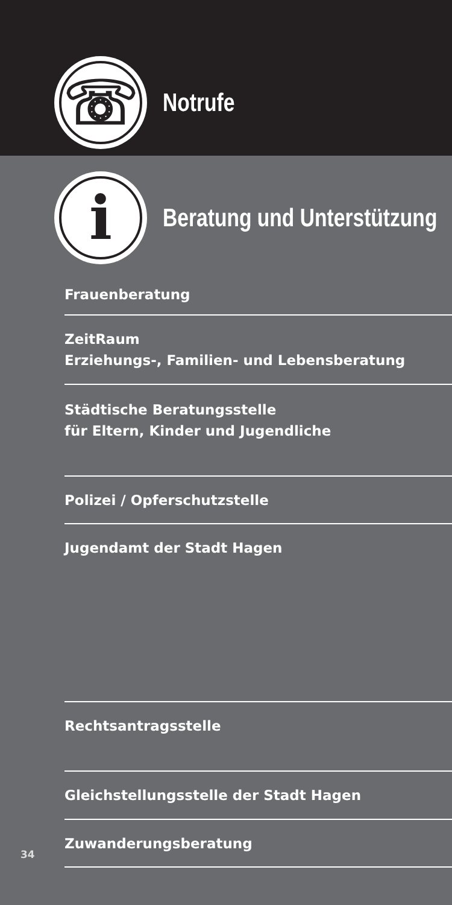☏
Notrufe
i
Beratung und Unterstützung
Frauenberatung
ZeitRaum
Erziehungs-, Familien- und Lebensberatung
Städtische Beratungsstelle
für Eltern, Kinder und Jugendliche
Polizei / Opferschutzstelle
Jugendamt der Stadt Hagen
Rechtsantragsstelle
Gleichstellungsstelle der Stadt Hagen
Zuwanderungsberatung
34